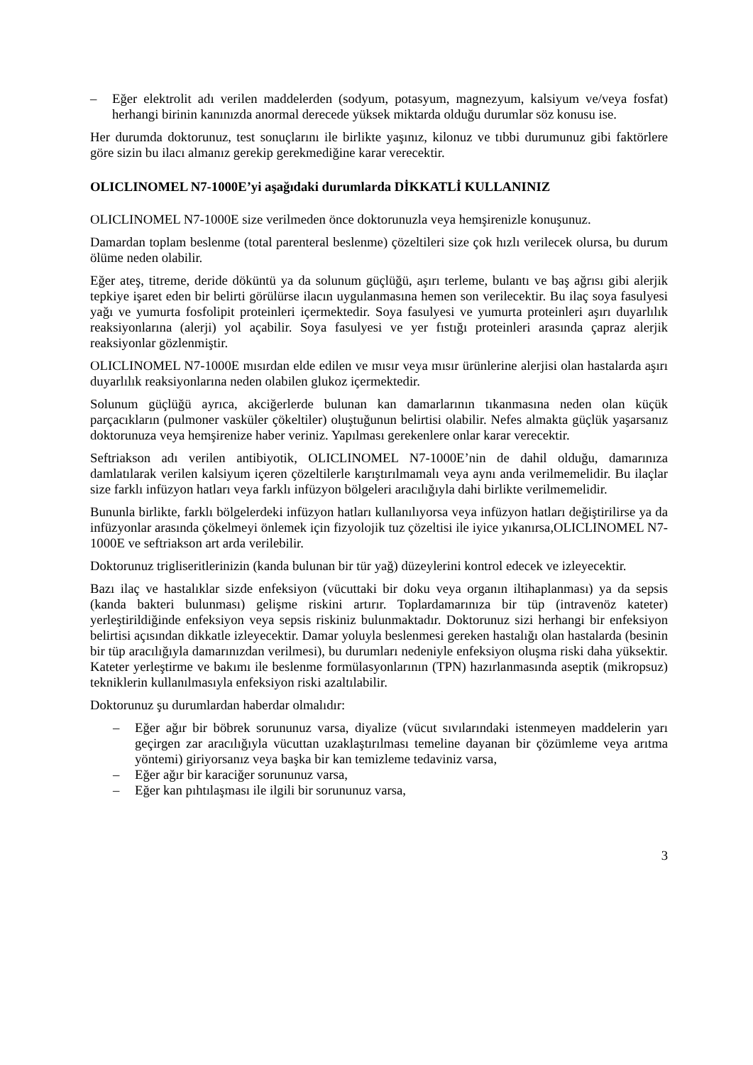– Eğer elektrolit adı verilen maddelerden (sodyum, potasyum, magnezyum, kalsiyum ve/veya fosfat) herhangi birinin kanınızda anormal derecede yüksek miktarda olduğu durumlar söz konusu ise.
Her durumda doktorunuz, test sonuçlarını ile birlikte yaşınız, kilonuz ve tıbbi durumunuz gibi faktörlere göre sizin bu ilacı almanız gerekip gerekmediğine karar verecektir.
OLICLINOMEL N7-1000E’yi aşağıdaki durumlarda DİKKATLİ KULLANINIZ
OLICLINOMEL N7-1000E size verilmeden önce doktorunuzla veya hemşirenizle konuşunuz.
Damardan toplam beslenme (total parenteral beslenme) çözeltileri size çok hızlı verilecek olursa, bu durum ölüme neden olabilir.
Eğer ateş, titreme, deride döküntü ya da solunum güçlüğü, aşırı terleme, bulantı ve baş ağrısı gibi alerjik tepkiye işaret eden bir belirti görülürse ilacın uygulanmasına hemen son verilecektir. Bu ilaç soya fasulyesi yağı ve yumurta fosfolipit proteinleri içermektedir. Soya fasulyesi ve yumurta proteinleri aşırı duyarlılık reaksiyonlarına (alerji) yol açabilir. Soya fasulyesi ve yer fıstığı proteinleri arasında çapraz alerjik reaksiyonlar gözlenmiştir.
OLICLINOMEL N7-1000E mısırdan elde edilen ve mısır veya mısır ürünlerine alerjisi olan hastalarda aşırı duyarlılık reaksiyonlarına neden olabilen glukoz içermektedir.
Solunum güçlüğü ayrıca, akciğerlerde bulunan kan damarlarının tıkanmasına neden olan küçük parçacıkların (pulmoner vasküler çökeltiler) oluştuğunun belirtisi olabilir. Nefes almakta güçlük yaşarsanız doktorunuza veya hemşirenize haber veriniz. Yapılması gerekenlere onlar karar verecektir.
Seftriakson adı verilen antibiyotik, OLICLINOMEL N7-1000E’nin de dahil olduğu, damarınıza damlatılarak verilen kalsiyum içeren çözeltilerle karıştırılmamalı veya aynı anda verilmemelidir. Bu ilaçlar size farklı infüzyon hatları veya farklı infüzyon bölgeleri aracılığıyla dahi birlikte verilmemelidir.
Bununla birlikte, farklı bölgelerdeki infüzyon hatları kullanılıyorsa veya infüzyon hatları değiştirilirse ya da infüzyonlar arasında çökelmeyi önlemek için fizyolojik tuz çözeltisi ile iyice yıkanırsa,OLICLINOMEL N7-1000E ve seftriakson art arda verilebilir.
Doktorunuz trigliseritlerinizin (kanda bulunan bir tür yağ) düzeylerini kontrol edecek ve izleyecektir.
Bazı ilaç ve hastalıklar sizde enfeksiyon (vücuttaki bir doku veya organın iltihaplanması) ya da sepsis (kanda bakteri bulunması) gelişme riskini artırır. Toplardamarınıza bir tüp (intravenöz kateter) yerleştirildiğinde enfeksiyon veya sepsis riskiniz bulunmaktadır. Doktorunuz sizi herhangi bir enfeksiyon belirtisi açısından dikkatle izleyecektir. Damar yoluyla beslenmesi gereken hastalığı olan hastalarda (besinin bir tüp aracılığıyla damarınızdan verilmesi), bu durumları nedeniyle enfeksiyon oluşma riski daha yüksektir. Kateter yerleştirme ve bakımı ile beslenme formülasyonlarının (TPN) hazırlanmasında aseptik (mikropsuz) tekniklerin kullanılmasıyla enfeksiyon riski azaltılabilir.
Doktorunuz şu durumlardan haberdar olmalıdır:
– Eğer ağır bir böbrek sorununuz varsa, diyalize (vücut sıvılarındaki istenmeyen maddelerin yarı geçirgen zar aracılığıyla vücuttan uzaklaştırılması temeline dayanan bir çözümleme veya arıtma yöntemi) giriyorsanız veya başka bir kan temizleme tedaviniz varsa,
– Eğer ağır bir karaciğer sorununuz varsa,
– Eğer kan pıhtılaşması ile ilgili bir sorununuz varsa,
3